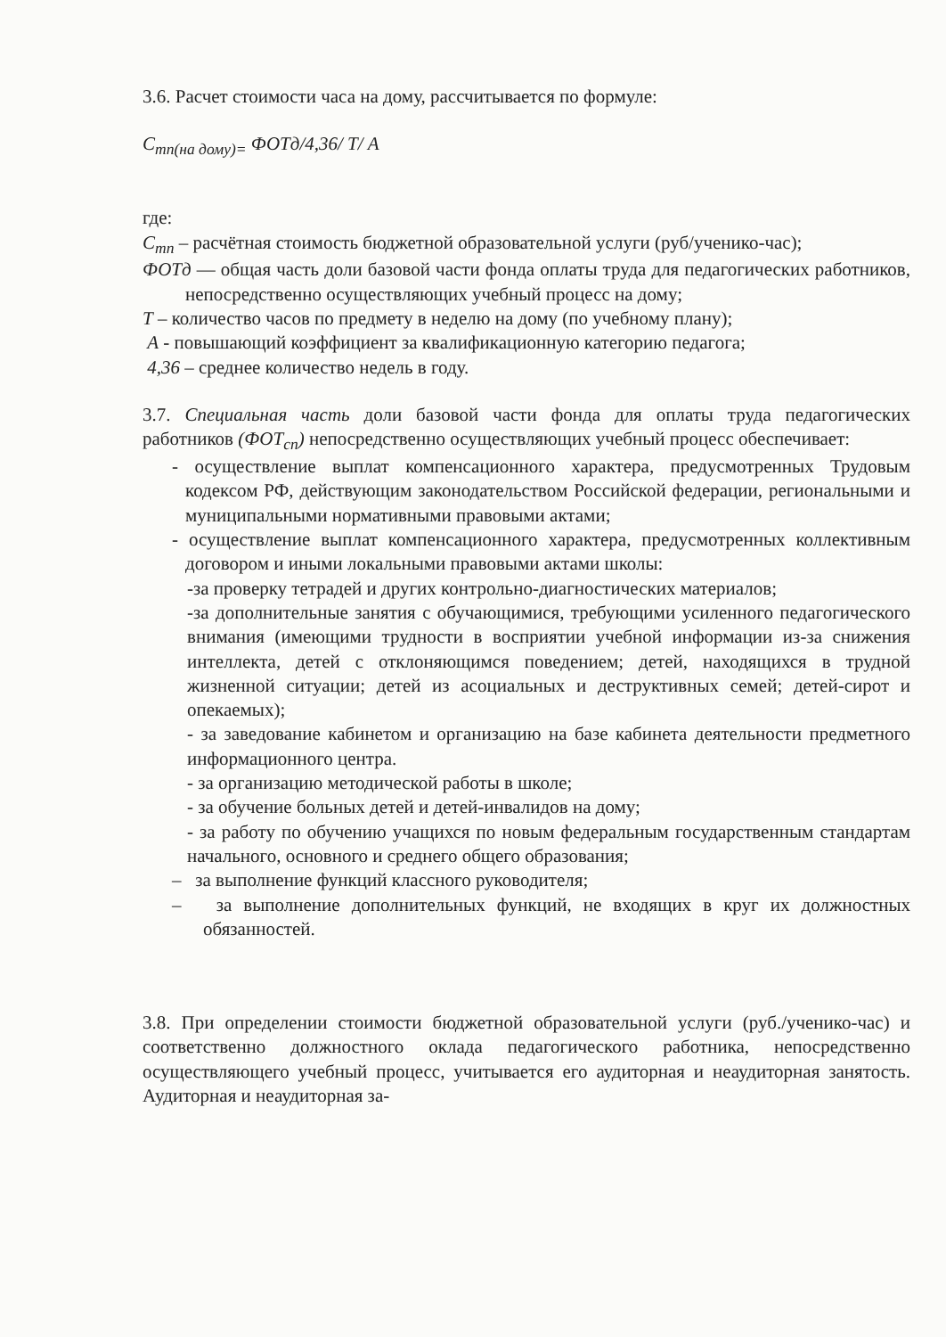3.6. Расчет стоимости часа на дому, рассчитывается по формуле:
С<sub>тп(на дому)=</sub> ФОТд/4,36/ Т/ А
где:
С<sub>тп</sub> – расчётная стоимость бюджетной образовательной услуги (руб/ученико-час);
ФОТд — общая часть доли базовой части фонда оплаты труда для педагогических работников, непосредственно осуществляющих учебный процесс на дому;
Т – количество часов по предмету в неделю на дому (по учебному плану);
А - повышающий коэффициент за квалификационную категорию педагога;
4,36 – среднее количество недель в году.
3.7. Специальная часть доли базовой части фонда для оплаты труда педагогических работников (ФОТ<sub>сп</sub>) непосредственно осуществляющих учебный процесс обеспечивает:
- осуществление выплат компенсационного характера, предусмотренных Трудовым кодексом РФ, действующим законодательством Российской федерации, региональными и муниципальными нормативными правовыми актами;
- осуществление выплат компенсационного характера, предусмотренных коллективным договором и иными локальными правовыми актами школы:
-за проверку тетрадей и других контрольно-диагностических материалов;
-за дополнительные занятия с обучающимися, требующими усиленного педагогического внимания (имеющими трудности в восприятии учебной информации из-за снижения интеллекта, детей с отклоняющимся поведением; детей, находящихся в трудной жизненной ситуации; детей из асоциальных и деструктивных семей; детей-сирот и опекаемых);
- за заведование кабинетом и организацию на базе кабинета деятельности предметного информационного центра.
- за организацию методической работы в школе;
- за обучение больных детей и детей-инвалидов на дому;
- за работу по обучению учащихся по новым федеральным государственным стандартам начального, основного и среднего общего образования;
– за выполнение функций классного руководителя;
– за выполнение дополнительных функций, не входящих в круг их должностных обязанностей.
3.8. При определении стоимости бюджетной образовательной услуги (руб./ученико-час) и соответственно должностного оклада педагогического работника, непосредственно осуществляющего учебный процесс, учитывается его аудиторная и неаудиторная занятость. Аудиторная и неаудиторная за-